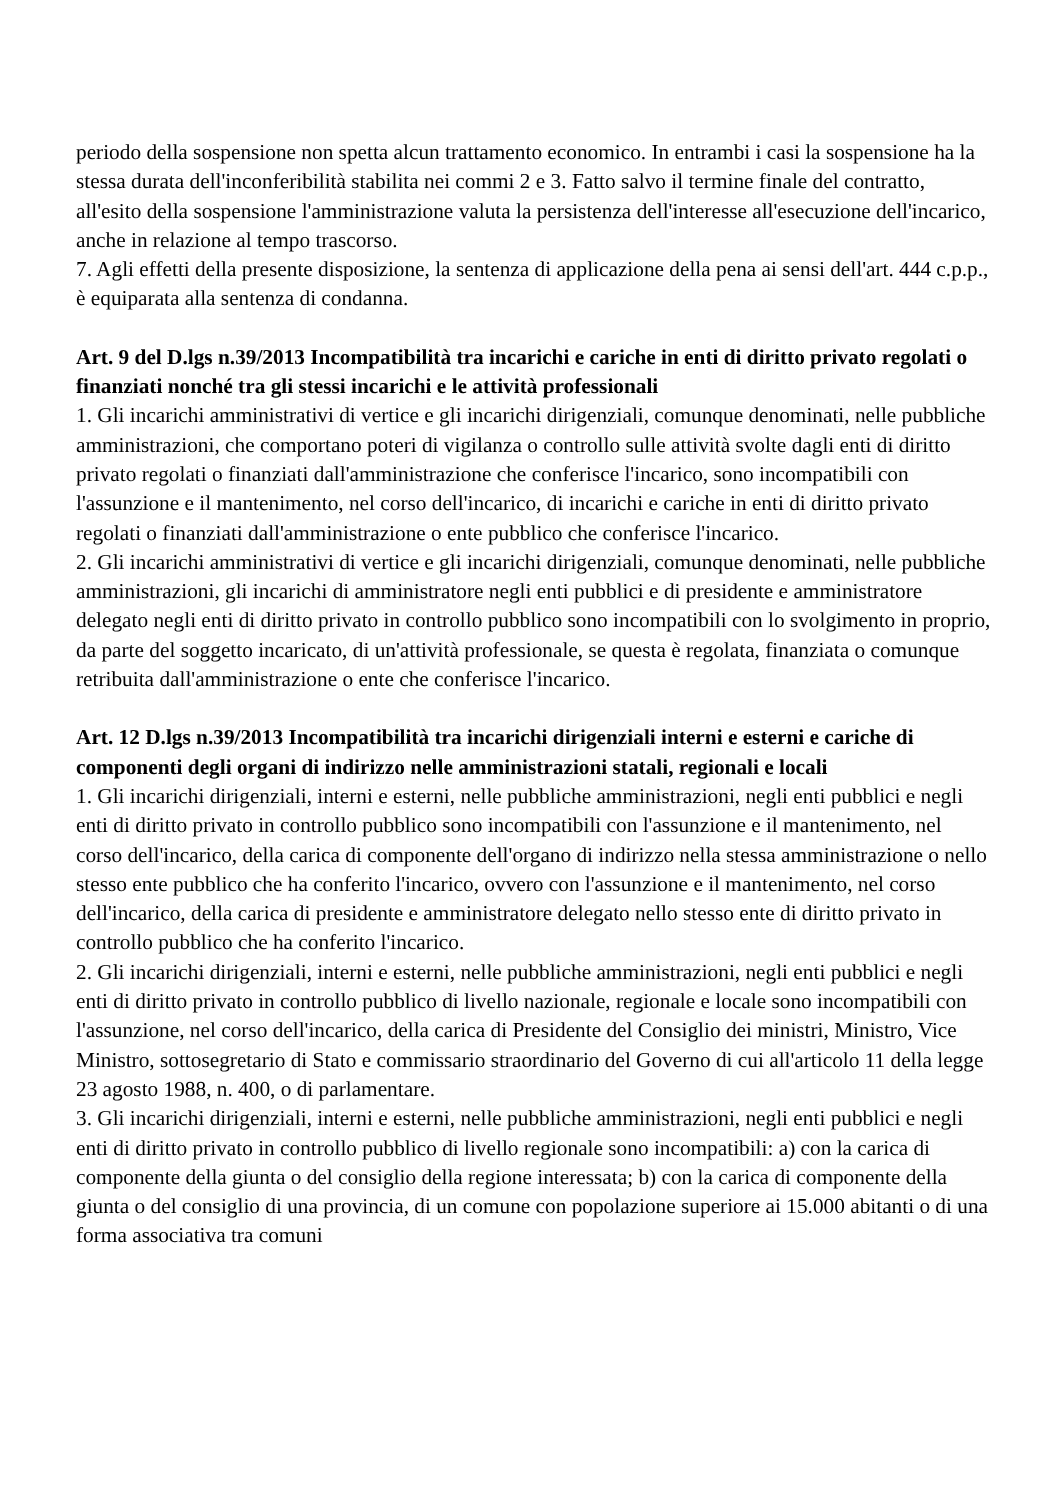periodo della sospensione non spetta alcun trattamento economico. In entrambi i casi la sospensione ha la stessa durata dell'inconferibilità stabilita nei commi 2 e 3. Fatto salvo il termine finale del contratto, all'esito della sospensione l'amministrazione valuta la persistenza dell'interesse all'esecuzione dell'incarico, anche in relazione al tempo trascorso.
7. Agli effetti della presente disposizione, la sentenza di applicazione della pena ai sensi dell'art. 444 c.p.p., è equiparata alla sentenza di condanna.
Art. 9 del D.lgs n.39/2013 Incompatibilità tra incarichi e cariche in enti di diritto privato regolati o finanziati nonché tra gli stessi incarichi e le attività professionali
1. Gli incarichi amministrativi di vertice e gli incarichi dirigenziali, comunque denominati, nelle pubbliche amministrazioni, che comportano poteri di vigilanza o controllo sulle attività svolte dagli enti di diritto privato regolati o finanziati dall'amministrazione che conferisce l'incarico, sono incompatibili con l'assunzione e il mantenimento, nel corso dell'incarico, di incarichi e cariche in enti di diritto privato regolati o finanziati dall'amministrazione o ente pubblico che conferisce l'incarico.
2. Gli incarichi amministrativi di vertice e gli incarichi dirigenziali, comunque denominati, nelle pubbliche amministrazioni, gli incarichi di amministratore negli enti pubblici e di presidente e amministratore delegato negli enti di diritto privato in controllo pubblico sono incompatibili con lo svolgimento in proprio, da parte del soggetto incaricato, di un'attività professionale, se questa è regolata, finanziata o comunque retribuita dall'amministrazione o ente che conferisce l'incarico.
Art. 12 D.lgs n.39/2013 Incompatibilità tra incarichi dirigenziali interni e esterni e cariche di componenti degli organi di indirizzo nelle amministrazioni statali, regionali e locali
1. Gli incarichi dirigenziali, interni e esterni, nelle pubbliche amministrazioni, negli enti pubblici e negli enti di diritto privato in controllo pubblico sono incompatibili con l'assunzione e il mantenimento, nel corso dell'incarico, della carica di componente dell'organo di indirizzo nella stessa amministrazione o nello stesso ente pubblico che ha conferito l'incarico, ovvero con l'assunzione e il mantenimento, nel corso dell'incarico, della carica di presidente e amministratore delegato nello stesso ente di diritto privato in controllo pubblico che ha conferito l'incarico.
2. Gli incarichi dirigenziali, interni e esterni, nelle pubbliche amministrazioni, negli enti pubblici e negli enti di diritto privato in controllo pubblico di livello nazionale, regionale e locale sono incompatibili con l'assunzione, nel corso dell'incarico, della carica di Presidente del Consiglio dei ministri, Ministro, Vice Ministro, sottosegretario di Stato e commissario straordinario del Governo di cui all'articolo 11 della legge 23 agosto 1988, n. 400, o di parlamentare.
3. Gli incarichi dirigenziali, interni e esterni, nelle pubbliche amministrazioni, negli enti pubblici e negli enti di diritto privato in controllo pubblico di livello regionale sono incompatibili: a) con la carica di componente della giunta o del consiglio della regione interessata; b) con la carica di componente della giunta o del consiglio di una provincia, di un comune con popolazione superiore ai 15.000 abitanti o di una forma associativa tra comuni